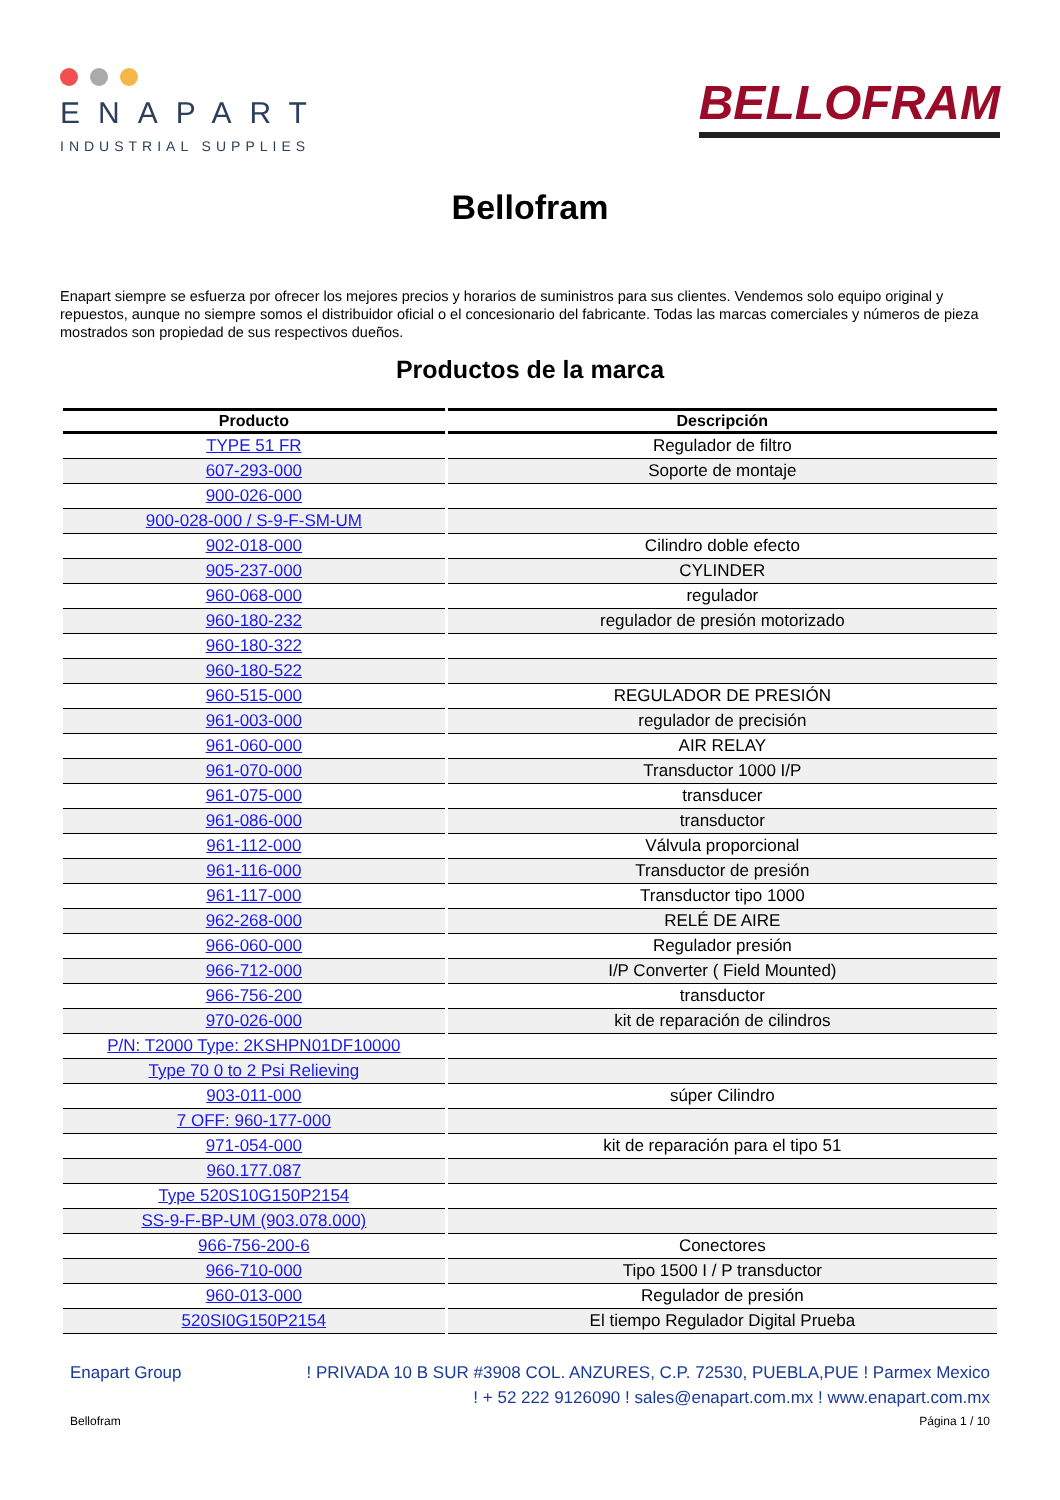ENAPART
INDUSTRIAL SUPPLIES
BELLOFRAM
Bellofram
Enapart siempre se esfuerza por ofrecer los mejores precios y horarios de suministros para sus clientes. Vendemos solo equipo original y repuestos, aunque no siempre somos el distribuidor oficial o el concesionario del fabricante. Todas las marcas comerciales y números de pieza mostrados son propiedad de sus respectivos dueños.
Productos de la marca
| Producto | Descripción |
| --- | --- |
| TYPE 51 FR | Regulador de filtro |
| 607-293-000 | Soporte de montaje |
| 900-026-000 | |
| 900-028-000 / S-9-F-SM-UM | |
| 902-018-000 | Cilindro doble efecto |
| 905-237-000 | CYLINDER |
| 960-068-000 | regulador |
| 960-180-232 | regulador de presión motorizado |
| 960-180-322 | |
| 960-180-522 | |
| 960-515-000 | REGULADOR DE PRESIÓN |
| 961-003-000 | regulador de precisión |
| 961-060-000 | AIR RELAY |
| 961-070-000 | Transductor 1000 I/P |
| 961-075-000 | transducer |
| 961-086-000 | transductor |
| 961-112-000 | Válvula proporcional |
| 961-116-000 | Transductor de presión |
| 961-117-000 | Transductor tipo 1000 |
| 962-268-000 | RELÉ DE AIRE |
| 966-060-000 | Regulador presión |
| 966-712-000 | I/P Converter ( Field Mounted) |
| 966-756-200 | transductor |
| 970-026-000 | kit de reparación de cilindros |
| P/N: T2000 Type: 2KSHPN01DF10000 | |
| Type 70 0 to 2 Psi Relieving | |
| 903-011-000 | súper Cilindro |
| 7 OFF: 960-177-000 | |
| 971-054-000 | kit de reparación para el tipo 51 |
| 960.177.087 | |
| Type 520S10G150P2154 | |
| SS-9-F-BP-UM (903.078.000) | |
| 966-756-200-6 | Conectores |
| 966-710-000 | Tipo 1500 I / P transductor |
| 960-013-000 | Regulador de presión |
| 520SI0G150P2154 | El tiempo Regulador Digital Prueba |
Enapart Group ! PRIVADA 10 B SUR #3908 COL. ANZURES, C.P. 72530, PUEBLA,PUE ! Parmex Mexico
! + 52 222 9126090 ! sales@enapart.com.mx ! www.enapart.com.mx
Bellofram Página 1 / 10